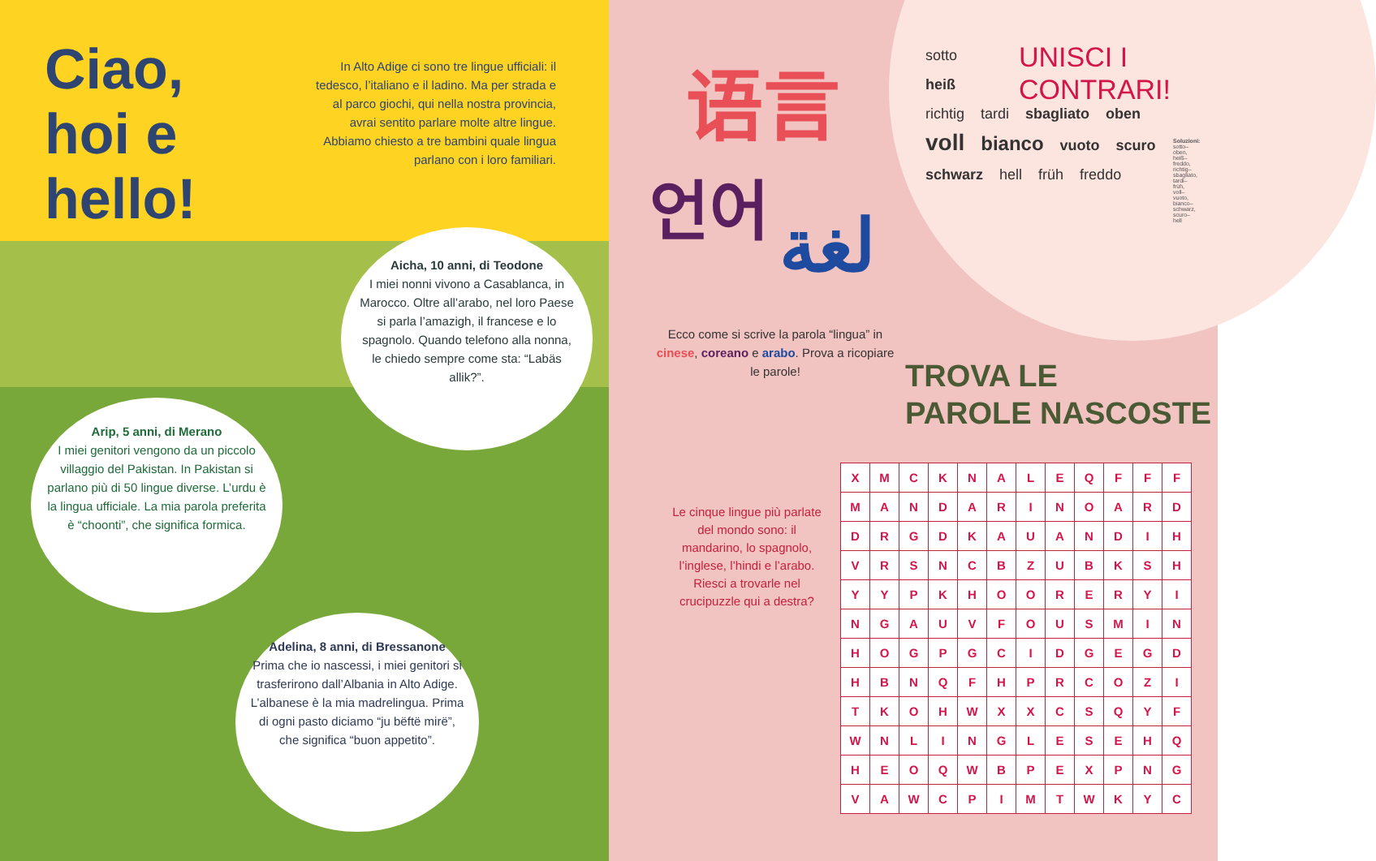Ciao, hoi e hello!
In Alto Adige ci sono tre lingue ufficiali: il tedesco, l’italiano e il ladino. Ma per strada e al parco giochi, qui nella nostra provincia, avrai sentito parlare molte altre lingue. Abbiamo chiesto a tre bambini quale lingua parlano con i loro familiari.
Aicha, 10 anni, di Teodone
I miei nonni vivono a Casablanca, in Marocco. Oltre all’arabo, nel loro Paese si parla l’amazigh, il francese e lo spagnolo. Quando telefono alla nonna, le chiedo sempre come sta: “Labäs allik?”.
Arip, 5 anni, di Merano
I miei genitori vengono da un piccolo villaggio del Pakistan. In Pakistan si parlano più di 50 lingue diverse. L’urdu è la lingua ufficiale. La mia parola preferita è “choonti”, che significa formica.
Adelina, 8 anni, di Bressanone
Prima che io nascessi, i miei genitori si trasferirono dall’Albania in Alto Adige. L’albanese è la mia madrelingua. Prima di ogni pasto diciamo “ju bëftë mirë”, che significa “buon appetito”.
语言
언어
لغة
Ecco come si scrive la parola “lingua” in cinese, coreano e arabo. Prova a ricopiare le parole!
UNISCI I
CONTRARI!
sotto
heiß
richtig tardi sbagliato oben voll bianco vuoto scuro schwarz hell früh freddo
Soluzioni: sotto–oben, heiß–freddo, richtig–sbagliato, tardi–früh, voll–vuoto, bianco–schwarz, scuro–hell
TROVA LE
PAROLE NASCOSTE
Le cinque lingue più parlate del mondo sono: il mandarino, lo spagnolo, l’inglese, l’hindi e l’arabo. Riesci a trovarle nel crucipuzzle qui a destra?
| X | M | C | K | N | A | L | E | Q | F | F | F |
| M | A | N | D | A | R | I | N | O | A | R | D |
| D | R | G | D | K | A | U | A | N | D | I | H |
| V | R | S | N | C | B | Z | U | B | K | S | H |
| Y | Y | P | K | H | O | O | R | E | R | Y | I |
| N | G | A | U | V | F | O | U | S | M | I | N |
| H | O | G | P | G | C | I | D | G | E | G | D |
| H | B | N | Q | F | H | P | R | C | O | Z | I |
| T | K | O | H | W | X | X | C | S | Q | Y | F |
| W | N | L | I | N | G | L | E | S | E | H | Q |
| H | E | O | Q | W | B | P | E | X | P | N | G |
| V | A | W | C | P | I | M | T | W | K | Y | C |